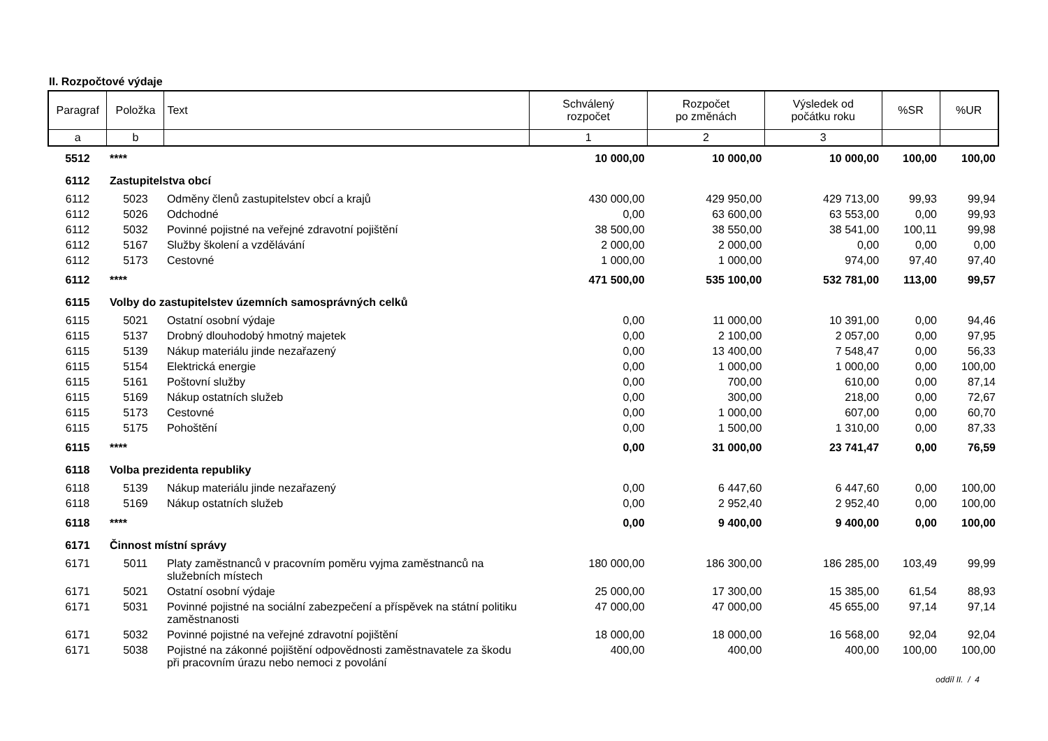II. Rozpočtové výdaje
| Paragraf | Položka | Text | Schválený rozpočet | Rozpočet po změnách | Výsledek od počátku roku | %SR | %UR |
| --- | --- | --- | --- | --- | --- | --- | --- |
| a | b | | 1 | 2 | 3 | | |
| 5512 | **** | | 10 000,00 | 10 000,00 | 10 000,00 | 100,00 | 100,00 |
| 6112 | Zastupitelstva obcí | | | | | | |
| 6112 | 5023 | Odměny členů zastupitelstev obcí a krajů | 430 000,00 | 429 950,00 | 429 713,00 | 99,93 | 99,94 |
| 6112 | 5026 | Odchodné | 0,00 | 63 600,00 | 63 553,00 | 0,00 | 99,93 |
| 6112 | 5032 | Povinné pojistné na veřejné zdravotní pojištění | 38 500,00 | 38 550,00 | 38 541,00 | 100,11 | 99,98 |
| 6112 | 5167 | Služby školení a vzdělávání | 2 000,00 | 2 000,00 | 0,00 | 0,00 | 0,00 |
| 6112 | 5173 | Cestovné | 1 000,00 | 1 000,00 | 974,00 | 97,40 | 97,40 |
| 6112 | **** | | 471 500,00 | 535 100,00 | 532 781,00 | 113,00 | 99,57 |
| 6115 | Volby do zastupitelstev územních samosprávných celků | | | | | | |
| 6115 | 5021 | Ostatní osobní výdaje | 0,00 | 11 000,00 | 10 391,00 | 0,00 | 94,46 |
| 6115 | 5137 | Drobný dlouhodobý hmotný majetek | 0,00 | 2 100,00 | 2 057,00 | 0,00 | 97,95 |
| 6115 | 5139 | Nákup materiálu jinde nezařazený | 0,00 | 13 400,00 | 7 548,47 | 0,00 | 56,33 |
| 6115 | 5154 | Elektrická energie | 0,00 | 1 000,00 | 1 000,00 | 0,00 | 100,00 |
| 6115 | 5161 | Poštovní služby | 0,00 | 700,00 | 610,00 | 0,00 | 87,14 |
| 6115 | 5169 | Nákup ostatních služeb | 0,00 | 300,00 | 218,00 | 0,00 | 72,67 |
| 6115 | 5173 | Cestovné | 0,00 | 1 000,00 | 607,00 | 0,00 | 60,70 |
| 6115 | 5175 | Pohoštění | 0,00 | 1 500,00 | 1 310,00 | 0,00 | 87,33 |
| 6115 | **** | | 0,00 | 31 000,00 | 23 741,47 | 0,00 | 76,59 |
| 6118 | Volba prezidenta republiky | | | | | | |
| 6118 | 5139 | Nákup materiálu jinde nezařazený | 0,00 | 6 447,60 | 6 447,60 | 0,00 | 100,00 |
| 6118 | 5169 | Nákup ostatních služeb | 0,00 | 2 952,40 | 2 952,40 | 0,00 | 100,00 |
| 6118 | **** | | 0,00 | 9 400,00 | 9 400,00 | 0,00 | 100,00 |
| 6171 | Činnost místní správy | | | | | | |
| 6171 | 5011 | Platy zaměstnanců v pracovním poměru vyjma zaměstnanců na služebních místech | 180 000,00 | 186 300,00 | 186 285,00 | 103,49 | 99,99 |
| 6171 | 5021 | Ostatní osobní výdaje | 25 000,00 | 17 300,00 | 15 385,00 | 61,54 | 88,93 |
| 6171 | 5031 | Povinné pojistné na sociální zabezpečení a příspěvek na státní politiku zaměstnanosti | 47 000,00 | 47 000,00 | 45 655,00 | 97,14 | 97,14 |
| 6171 | 5032 | Povinné pojistné na veřejné zdravotní pojištění | 18 000,00 | 18 000,00 | 16 568,00 | 92,04 | 92,04 |
| 6171 | 5038 | Pojistné na zákonné pojištění odpovědnosti zaměstnavatele za škodu při pracovním úrazu nebo nemoci z povolání | 400,00 | 400,00 | 400,00 | 100,00 | 100,00 |
oddíl II. / 4